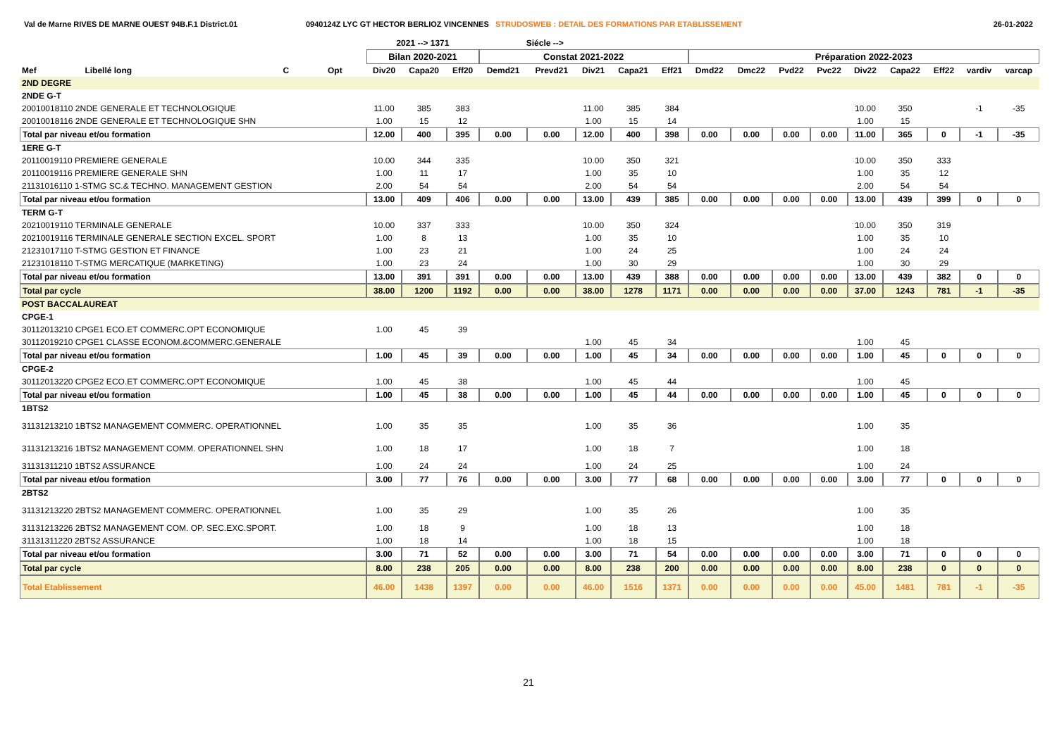Val de Marne RIVES DE MARNE OUEST 94B.F.1 District.01 0940124Z LYC GT HECTOR BERLIOZ VINCENNES STRUDOSWEB : DETAIL DES FORMATIONS PAR ETABLISSEMENT 26-01-2022
| | | | | | 2021 --> 1371 | | | Siécle --> | | | | | | | | | | | | | |
| --- | --- | --- | --- | --- | --- | --- | --- | --- | --- | --- | --- | --- | --- | --- | --- | --- | --- | --- | --- | --- | --- |
| | | | | | Bilan 2020-2021 | | | Constat 2021-2022 | | | | | Préparation 2022-2023 | | | | | | | | |
| Mef | Libellé long | | C | Opt | Div20 | Capa20 | Eff20 | Demd21 | Prevd21 | Div21 | Capa21 | Eff21 | Dmd22 | Dmc22 | Pvd22 | Pvc22 | Div22 | Capa22 | Eff22 | vardiv | varcap |
| 2ND DEGRE | | | | | | | | | | | | | | | | | | | | | |
| 2NDE G-T | | | | | | | | | | | | | | | | | | | | | |
| 20010018110 2NDE GENERALE ET TECHNOLOGIQUE | | | | | 11.00 | 385 | 383 | | | 11.00 | 385 | 384 | | | | | 10.00 | 350 | | -1 | -35 |
| 20010018116 2NDE GENERALE ET TECHNOLOGIQUE SHN | | | | | 1.00 | 15 | 12 | | | 1.00 | 15 | 14 | | | | | 1.00 | 15 | | | |
| Total par niveau et/ou formation | | | | | 12.00 | 400 | 395 | 0.00 | 0.00 | 12.00 | 400 | 398 | 0.00 | 0.00 | 0.00 | 0.00 | 11.00 | 365 | 0 | -1 | -35 |
| 1ERE G-T | | | | | | | | | | | | | | | | | | | | | |
| 20110019110 PREMIERE GENERALE | | | | | 10.00 | 344 | 335 | | | 10.00 | 350 | 321 | | | | | 10.00 | 350 | 333 | | |
| 20110019116 PREMIERE GENERALE SHN | | | | | 1.00 | 11 | 17 | | | 1.00 | 35 | 10 | | | | | 1.00 | 35 | 12 | | |
| 21131016110 1-STMG SC.& TECHNO. MANAGEMENT GESTION | | | | | 2.00 | 54 | 54 | | | 2.00 | 54 | 54 | | | | | 2.00 | 54 | 54 | | |
| Total par niveau et/ou formation | | | | | 13.00 | 409 | 406 | 0.00 | 0.00 | 13.00 | 439 | 385 | 0.00 | 0.00 | 0.00 | 0.00 | 13.00 | 439 | 399 | 0 | 0 |
| TERM G-T | | | | | | | | | | | | | | | | | | | | | |
| 20210019110 TERMINALE GENERALE | | | | | 10.00 | 337 | 333 | | | 10.00 | 350 | 324 | | | | | 10.00 | 350 | 319 | | |
| 20210019116 TERMINALE GENERALE SECTION EXCEL. SPORT | | | | | 1.00 | 8 | 13 | | | 1.00 | 35 | 10 | | | | | 1.00 | 35 | 10 | | |
| 21231017110 T-STMG GESTION ET FINANCE | | | | | 1.00 | 23 | 21 | | | 1.00 | 24 | 25 | | | | | 1.00 | 24 | 24 | | |
| 21231018110 T-STMG MERCATIQUE (MARKETING) | | | | | 1.00 | 23 | 24 | | | 1.00 | 30 | 29 | | | | | 1.00 | 30 | 29 | | |
| Total par niveau et/ou formation | | | | | 13.00 | 391 | 391 | 0.00 | 0.00 | 13.00 | 439 | 388 | 0.00 | 0.00 | 0.00 | 0.00 | 13.00 | 439 | 382 | 0 | 0 |
| Total par cycle | | | | | 38.00 | 1200 | 1192 | 0.00 | 0.00 | 38.00 | 1278 | 1171 | 0.00 | 0.00 | 0.00 | 0.00 | 37.00 | 1243 | 781 | -1 | -35 |
| POST BACCALAUREAT | | | | | | | | | | | | | | | | | | | | | |
| CPGE-1 | | | | | | | | | | | | | | | | | | | | | |
| 30112013210 CPGE1 ECO.ET COMMERC.OPT ECONOMIQUE | | | | | 1.00 | 45 | 39 | | | | | | | | | | | | | | |
| 30112019210 CPGE1 CLASSE ECONOM.&COMMERC.GENERALE | | | | | | | | | | 1.00 | 45 | 34 | | | | | 1.00 | 45 | | | |
| Total par niveau et/ou formation | | | | | 1.00 | 45 | 39 | 0.00 | 0.00 | 1.00 | 45 | 34 | 0.00 | 0.00 | 0.00 | 0.00 | 1.00 | 45 | 0 | 0 | 0 |
| CPGE-2 | | | | | | | | | | | | | | | | | | | | | |
| 30112013220 CPGE2 ECO.ET COMMERC.OPT ECONOMIQUE | | | | | 1.00 | 45 | 38 | | | 1.00 | 45 | 44 | | | | | 1.00 | 45 | | | |
| Total par niveau et/ou formation | | | | | 1.00 | 45 | 38 | 0.00 | 0.00 | 1.00 | 45 | 44 | 0.00 | 0.00 | 0.00 | 0.00 | 1.00 | 45 | 0 | 0 | 0 |
| 1BTS2 | | | | | | | | | | | | | | | | | | | | | |
| 31131213210 1BTS2 MANAGEMENT COMMERC. OPERATIONNEL | | | | | 1.00 | 35 | 35 | | | 1.00 | 35 | 36 | | | | | 1.00 | 35 | | | |
| 31131213216 1BTS2 MANAGEMENT COMM. OPERATIONNEL SHN | | | | | 1.00 | 18 | 17 | | | 1.00 | 18 | 7 | | | | | 1.00 | 18 | | | |
| 31131311210 1BTS2 ASSURANCE | | | | | 1.00 | 24 | 24 | | | 1.00 | 24 | 25 | | | | | 1.00 | 24 | | | |
| Total par niveau et/ou formation | | | | | 3.00 | 77 | 76 | 0.00 | 0.00 | 3.00 | 77 | 68 | 0.00 | 0.00 | 0.00 | 0.00 | 3.00 | 77 | 0 | 0 | 0 |
| 2BTS2 | | | | | | | | | | | | | | | | | | | | | |
| 31131213220 2BTS2 MANAGEMENT COMMERC. OPERATIONNEL | | | | | 1.00 | 35 | 29 | | | 1.00 | 35 | 26 | | | | | 1.00 | 35 | | | |
| 31131213226 2BTS2 MANAGEMENT COM. OP. SEC.EXC.SPORT. | | | | | 1.00 | 18 | 9 | | | 1.00 | 18 | 13 | | | | | 1.00 | 18 | | | |
| 31131311220 2BTS2 ASSURANCE | | | | | 1.00 | 18 | 14 | | | 1.00 | 18 | 15 | | | | | 1.00 | 18 | | | |
| Total par niveau et/ou formation | | | | | 3.00 | 71 | 52 | 0.00 | 0.00 | 3.00 | 71 | 54 | 0.00 | 0.00 | 0.00 | 0.00 | 3.00 | 71 | 0 | 0 | 0 |
| Total par cycle | | | | | 8.00 | 238 | 205 | 0.00 | 0.00 | 8.00 | 238 | 200 | 0.00 | 0.00 | 0.00 | 0.00 | 8.00 | 238 | 0 | 0 | 0 |
| Total Etablissement | | | | | 46.00 | 1438 | 1397 | 0.00 | 0.00 | 46.00 | 1516 | 1371 | 0.00 | 0.00 | 0.00 | 0.00 | 45.00 | 1481 | 781 | -1 | -35 |
21